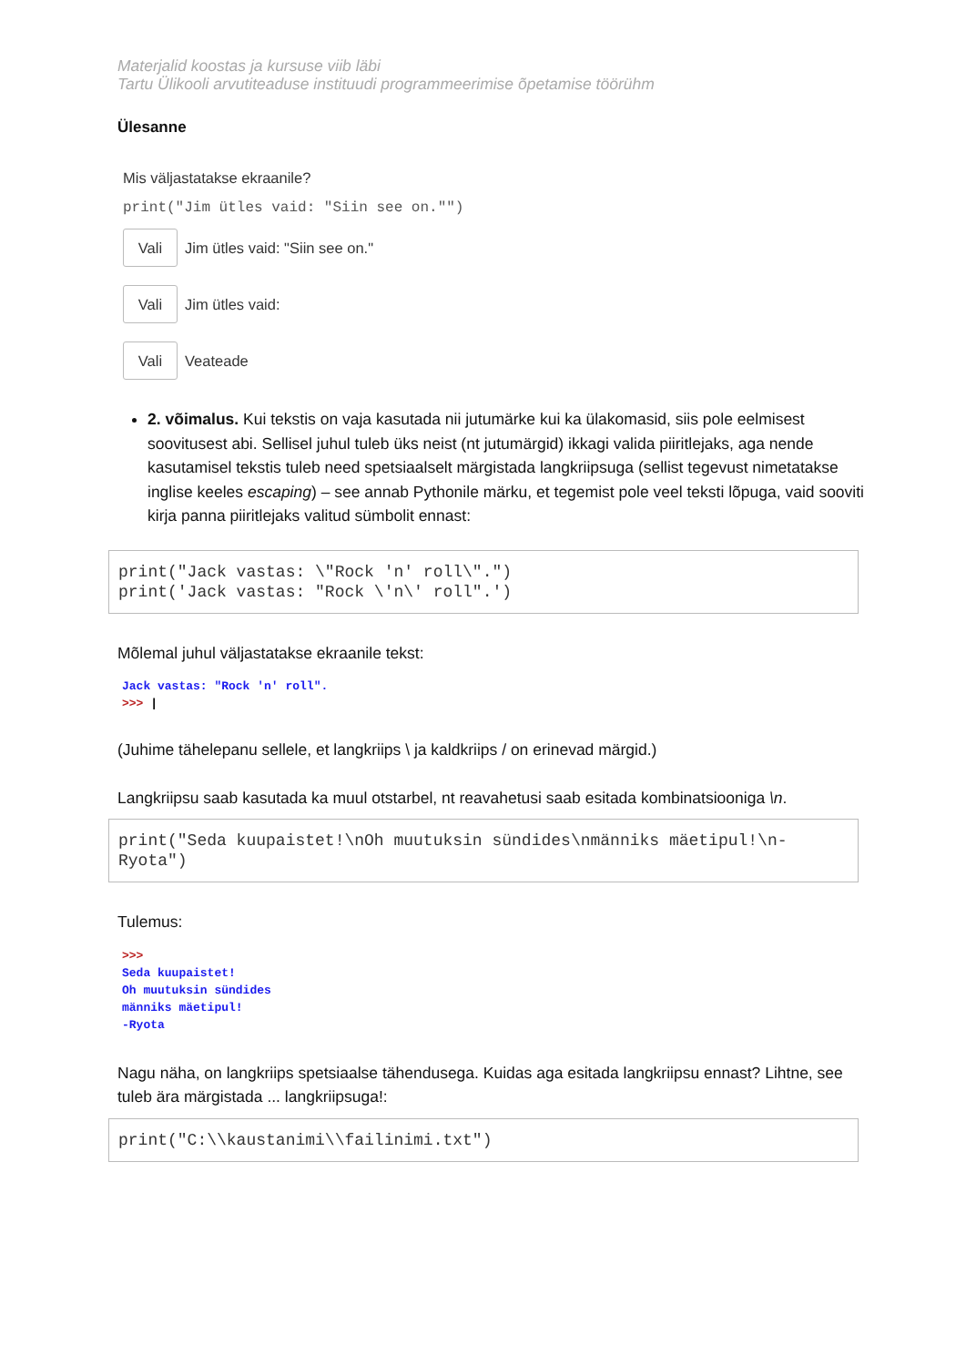Materjalid koostas ja kursuse viib läbi
Tartu Ülikooli arvutiteaduse instituudi programmeerimise õpetamise töörühm
Ülesanne
Mis väljastatakse ekraanile?
print("Jim ütles vaid: "Siin see on."")
Vali Jim ütles vaid: "Siin see on."
Vali Jim ütles vaid:
Vali Veateade
2. võimalus. Kui tekstis on vaja kasutada nii jutumärke kui ka ülakomasid, siis pole eelmisest soovitusest abi. Sellisel juhul tuleb üks neist (nt jutumärgid) ikkagi valida piiritlejaks, aga nende kasutamisel tekstis tuleb need spetsiaalselt märgistada langkriipsuga (sellist tegevust nimetatakse inglise keeles escaping) – see annab Pythonile märku, et tegemist pole veel teksti lõpuga, vaid sooviti kirja panna piiritlejaks valitud sümbolit ennast:
print("Jack vastas: \"Rock 'n' roll\".") print('Jack vastas: "Rock \'n\' roll".')
Mõlemal juhul väljastatakse ekraanile tekst:
Jack vastas: "Rock 'n' roll".
>>> |
(Juhime tähelepanu sellele, et langkriips \ ja kaldkriips / on erinevad märgid.)
Langkriipsu saab kasutada ka muul otstarbel, nt reavahetusi saab esitada kombinatsiooniga \n.
print("Seda kuupaistet!\nOh muutuksin sündides\nmänniks mäetipul!\n-Ryota")
Tulemus:
>>>
Seda kuupaistet!
Oh muutuksin sündides
männiks mäetipul!
-Ryota
Nagu näha, on langkriips spetsiaalse tähendusega. Kuidas aga esitada langkriipsu ennast? Lihtne, see tuleb ära märgistada ... langkriipsuga!:
print("C:\\kaustanimi\\failinimi.txt")